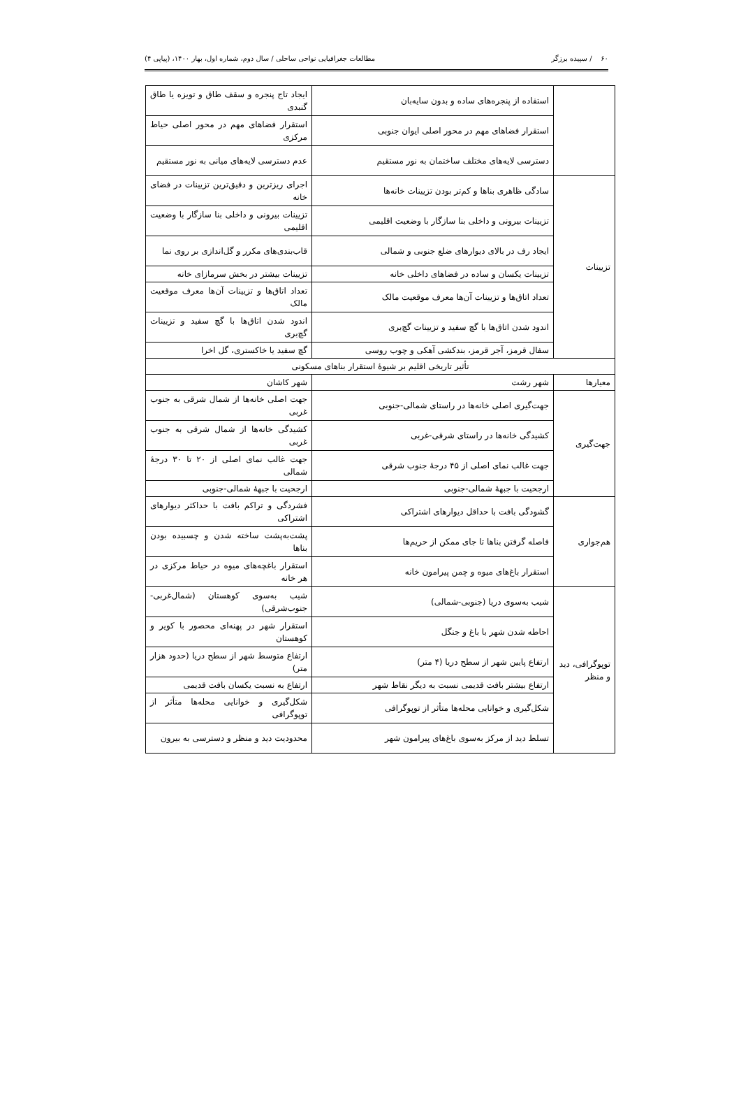۶۰ / سپیده برزگر مطالعات جغرافیایی نواحی ساحلی / سال دوم، شماره اول، بهار ۱۴۰۰، (پیاپی ۴)
| | استفاده از پنجره‌های ساده و بدون سایه‌بان | ایجاد تاج پنجره و سقف طاق و تویزه یا طاق گنبدی |
| | استقرار فضاهای مهم در محور اصلی ایوان جنوبی | استقرار فضاهای مهم در محور اصلی حیاط مرکزی |
| | دسترسی لایه‌های مختلف ساختمان به نور مستقیم | عدم دسترسی لایه‌های میانی به نور مستقیم |
| تزیینات | سادگی ظاهری بناها و کم‌تر بودن تزیینات خانه‌ها | اجرای ریزترین و دقیق‌ترین تزیینات در فضای خانه |
| | تزیینات بیرونی و داخلی بنا سازگار با وضعیت اقلیمی | تزیینات بیرونی و داخلی بنا سازگار با وضعیت اقلیمی |
| | ایجاد رف در بالای دیوارهای ضلع جنوبی و شمالی | قاب‌بندی‌های مکرر و گل‌اندازی بر روی نما |
| | تزیینات یکسان و ساده در فضاهای داخلی خانه | تزیینات بیشتر در بخش سرمازای خانه |
| | تعداد اتاق‌ها و تزیینات آن‌ها معرف موقعیت مالک | تعداد اتاق‌ها و تزیینات آن‌ها معرف موقعیت مالک |
| | اندود شدن اتاق‌ها با گچ سفید و تزیینات گچ‌بری | اندود شدن اتاق‌ها با گچ سفید و تزیینات گچ‌بری |
| | سفال قرمز، آجر قرمز، بندکشی آهکی و چوب روسی | گچ سفید یا خاکستری، گل اخرا |
| تأثیر تاریخی اقلیم بر شیوهٔ استقرار بناهای مسکونی | | |
| معیارها | شهر رشت | شهر کاشان |
| جهت‌گیری | جهت‌گیری اصلی خانه‌ها در راستای شمالی-جنوبی | جهت اصلی خانه‌ها از شمال شرقی به جنوب غربی |
| | کشیدگی خانه‌ها در راستای شرقی-غربی | کشیدگی خانه‌ها از شمال شرقی به جنوب غربی |
| | جهت غالب نمای اصلی از ۴۵ درجهٔ جنوب شرقی | جهت غالب نمای اصلی از ۲۰ تا ۳۰ درجهٔ شمالی |
| | ارجحیت با جبههٔ شمالی-جنوبی | ارجحیت با جبههٔ شمالی-جنوبی |
| هم‌جواری | گشودگی بافت با حداقل دیوارهای اشتراکی | فشردگی و تراکم بافت با حداکثر دیوارهای اشتراکی |
| | فاصله گرفتن بناها تا جای ممکن از حریم‌ها | پشت‌به‌پشت ساخته شدن و چسبیده بودن بناها |
| | استقرار باغ‌های میوه و چمن پیرامون خانه | استقرار باغچه‌های میوه در حیاط مرکزی در هر خانه |
| توپوگرافی، دید و منظر | شیب به‌سوی دریا (جنوبی-شمالی) | شیب به‌سوی کوهستان (شمال‌غربی-جنوب‌شرقی) |
| | احاطه شدن شهر با باغ و جنگل | استقرار شهر در پهنه‌ای محصور با کویر و کوهستان |
| | ارتفاع پایین شهر از سطح دریا (۴ متر) | ارتفاع متوسط شهر از سطح دریا (حدود هزار متر) |
| | ارتفاع بیشتر بافت قدیمی نسبت به دیگر نقاط شهر | ارتفاع به نسبت یکسان بافت قدیمی |
| | شکل‌گیری و خوانایی محله‌ها متأثر از توپوگرافی | شکل‌گیری و خوانایی محله‌ها متأثر از توپوگرافی |
| | تسلط دید از مرکز به‌سوی باغ‌های پیرامون شهر | محدودیت دید و منظر و دسترسی به بیرون |